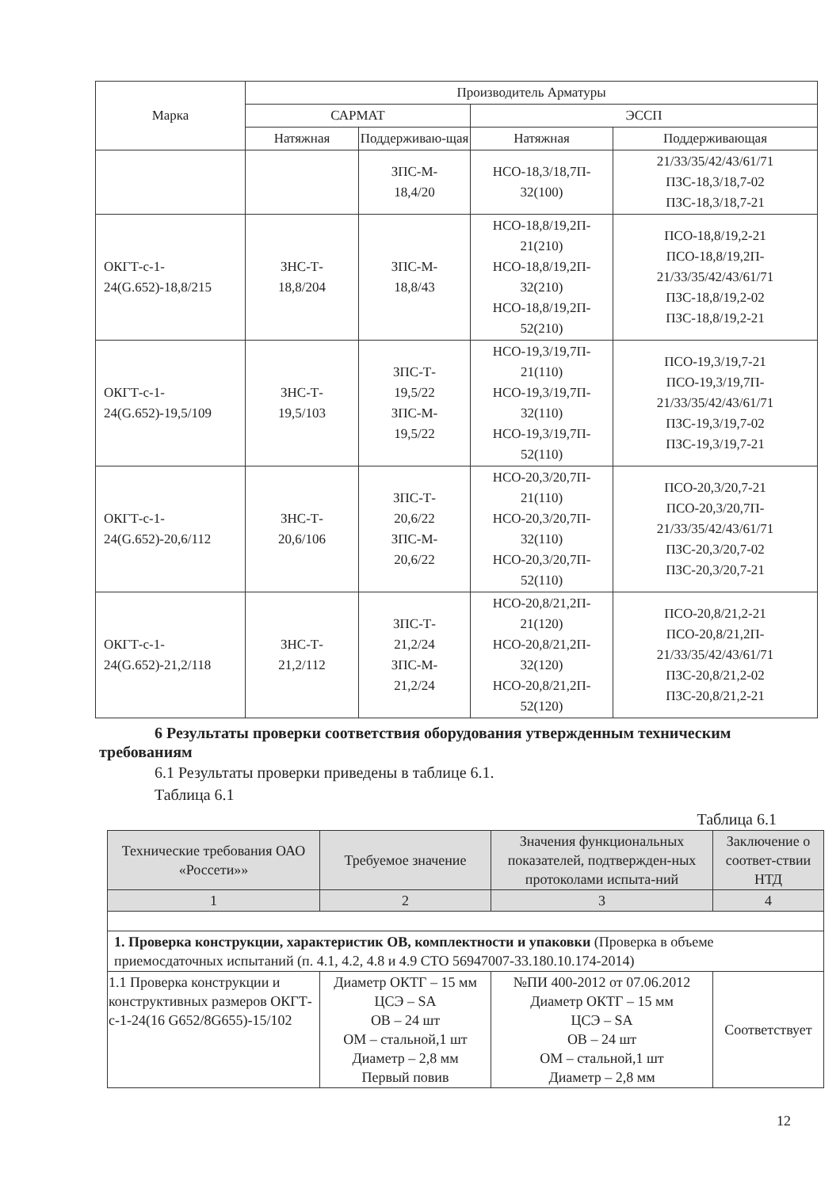| Марка | Производитель Арматуры | | | |
| --- | --- | --- | --- | --- |
| | САРМАТ | | ЭССП | |
| | Натяжная | Поддерживаю-щая | Натяжная | Поддерживающая |
| | | ЗПС-М- 18,4/20 | НСО-18,3/18,7П- 32(100) | 21/33/35/42/43/61/71 ПЗС-18,3/18,7-02 ПЗС-18,3/18,7-21 |
| ОКГТ-с-1- 24(G.652)-18,8/215 | ЗНС-Т- 18,8/204 | ЗПС-М- 18,8/43 | НСО-18,8/19,2П- 21(210) НСО-18,8/19,2П- 32(210) НСО-18,8/19,2П- 52(210) | ПСО-18,8/19,2-21 ПСО-18,8/19,2П- 21/33/35/42/43/61/71 ПЗС-18,8/19,2-02 ПЗС-18,8/19,2-21 |
| ОКГТ-с-1- 24(G.652)-19,5/109 | ЗНС-Т- 19,5/103 | ЗПС-Т- 19,5/22 ЗПС-М- 19,5/22 | НСО-19,3/19,7П- 21(110) НСО-19,3/19,7П- 32(110) НСО-19,3/19,7П- 52(110) | ПСО-19,3/19,7-21 ПСО-19,3/19,7П- 21/33/35/42/43/61/71 ПЗС-19,3/19,7-02 ПЗС-19,3/19,7-21 |
| ОКГТ-с-1- 24(G.652)-20,6/112 | ЗНС-Т- 20,6/106 | ЗПС-Т- 20,6/22 ЗПС-М- 20,6/22 | НСО-20,3/20,7П- 21(110) НСО-20,3/20,7П- 32(110) НСО-20,3/20,7П- 52(110) | ПСО-20,3/20,7-21 ПСО-20,3/20,7П- 21/33/35/42/43/61/71 ПЗС-20,3/20,7-02 ПЗС-20,3/20,7-21 |
| ОКГТ-с-1- 24(G.652)-21,2/118 | ЗНС-Т- 21,2/112 | ЗПС-Т- 21,2/24 ЗПС-М- 21,2/24 | НСО-20,8/21,2П- 21(120) НСО-20,8/21,2П- 32(120) НСО-20,8/21,2П- 52(120) | ПСО-20,8/21,2-21 ПСО-20,8/21,2П- 21/33/35/42/43/61/71 ПЗС-20,8/21,2-02 ПЗС-20,8/21,2-21 |
6 Результаты проверки соответствия оборудования утвержденным техническим требованиям
6.1 Результаты проверки приведены в таблице 6.1.
Таблица 6.1
Таблица 6.1
| Технические требования ОАО «Россети»» | Требуемое значение | Значения функциональных показателей, подтвержден-ных протоколами испыта-ний | Заключение о соответ-ствии НТД |
| --- | --- | --- | --- |
| 1 | 2 | 3 | 4 |
| 1. Проверка конструкции, характеристик ОВ, комплектности и упаковки (Проверка в объеме приемосдаточных испытаний (п. 4.1, 4.2, 4.8 и 4.9 СТО 56947007-33.180.10.174-2014) | | | |
| 1.1 Проверка конструкции и конструктивных размеров ОКГТ-с-1-24(16 G652/8G655)-15/102 | Диаметр ОКТГ – 15 мм ЦСЭ – SA ОВ – 24 шт ОМ – стальной,1 шт Диаметр – 2,8 мм Первый повив | №ПИ 400-2012 от 07.06.2012 Диаметр ОКТГ – 15 мм ЦСЭ – SA ОВ – 24 шт ОМ – стальной,1 шт Диаметр – 2,8 мм | Соответствует |
12